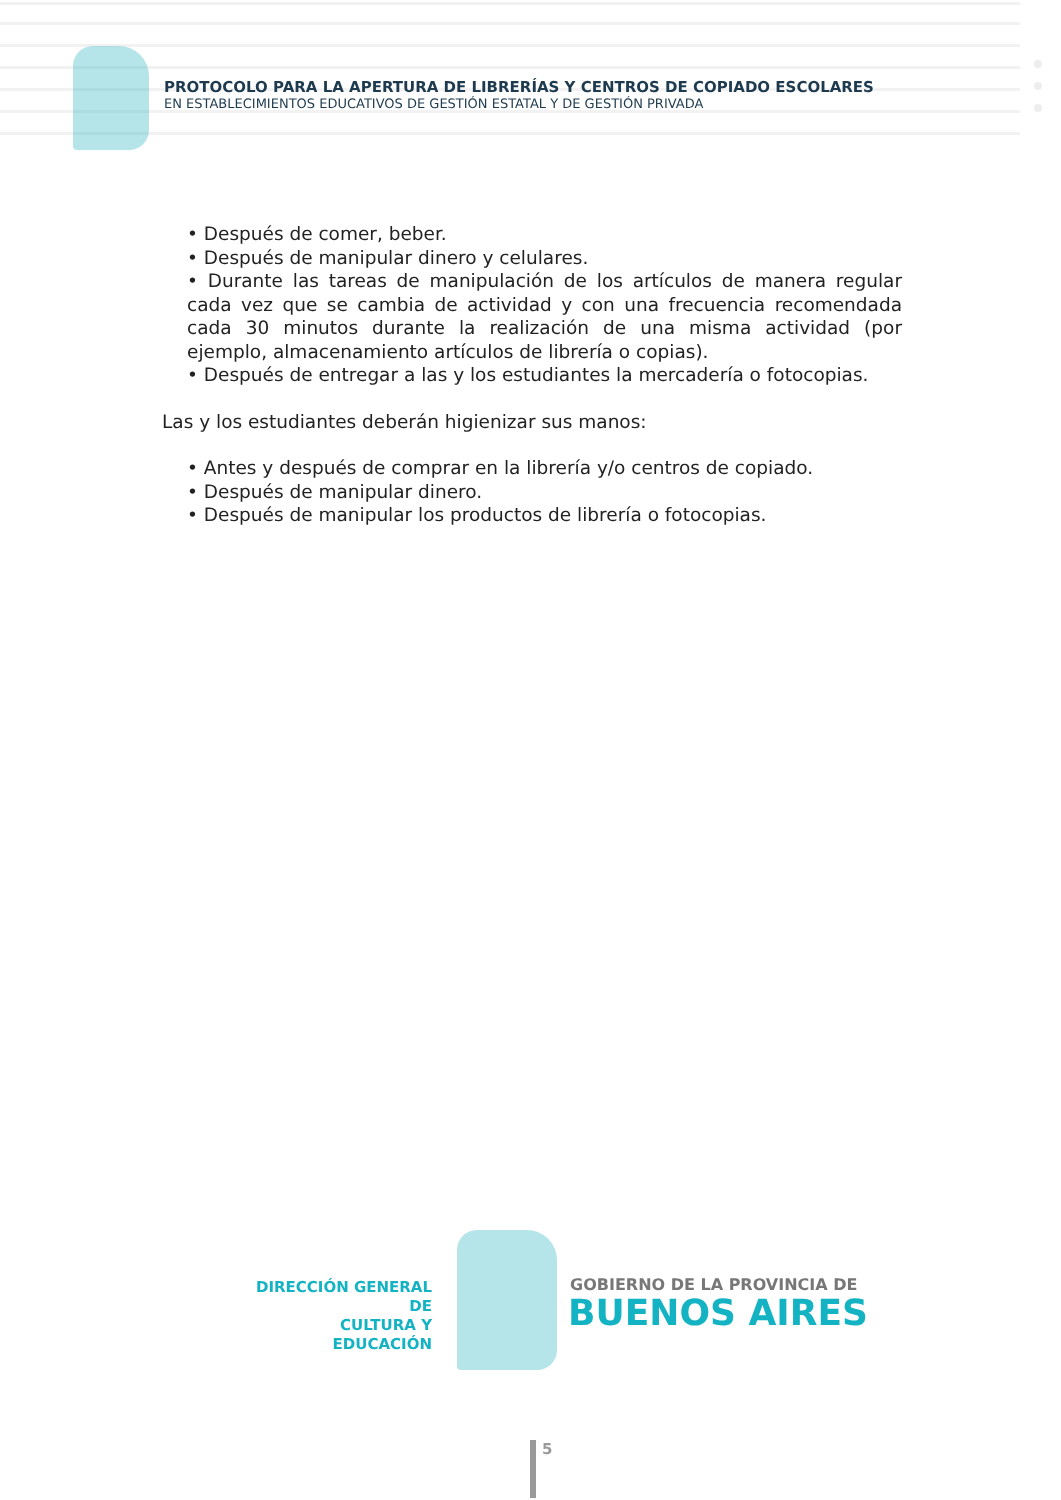PROTOCOLO PARA LA APERTURA DE LIBRERÍAS Y CENTROS DE COPIADO ESCOLARES
EN ESTABLECIMIENTOS EDUCATIVOS DE GESTIÓN ESTATAL Y DE GESTIÓN PRIVADA
• Después de comer, beber.
• Después de manipular dinero y celulares.
• Durante las tareas de manipulación de los artículos de manera regular cada vez que se cambia de actividad y con una frecuencia recomendada cada 30 minutos durante la realización de una misma actividad (por ejemplo, almacenamiento artículos de librería o copias).
• Después de entregar a las y los estudiantes la mercadería o fotocopias.
Las y los estudiantes deberán higienizar sus manos:
• Antes y después de comprar en la librería y/o centros de copiado.
• Después de manipular dinero.
• Después de manipular los productos de librería o fotocopias.
DIRECCIÓN GENERAL DE
CULTURA Y EDUCACIÓN
GOBIERNO DE LA PROVINCIA DE
BUENOS AIRES
5